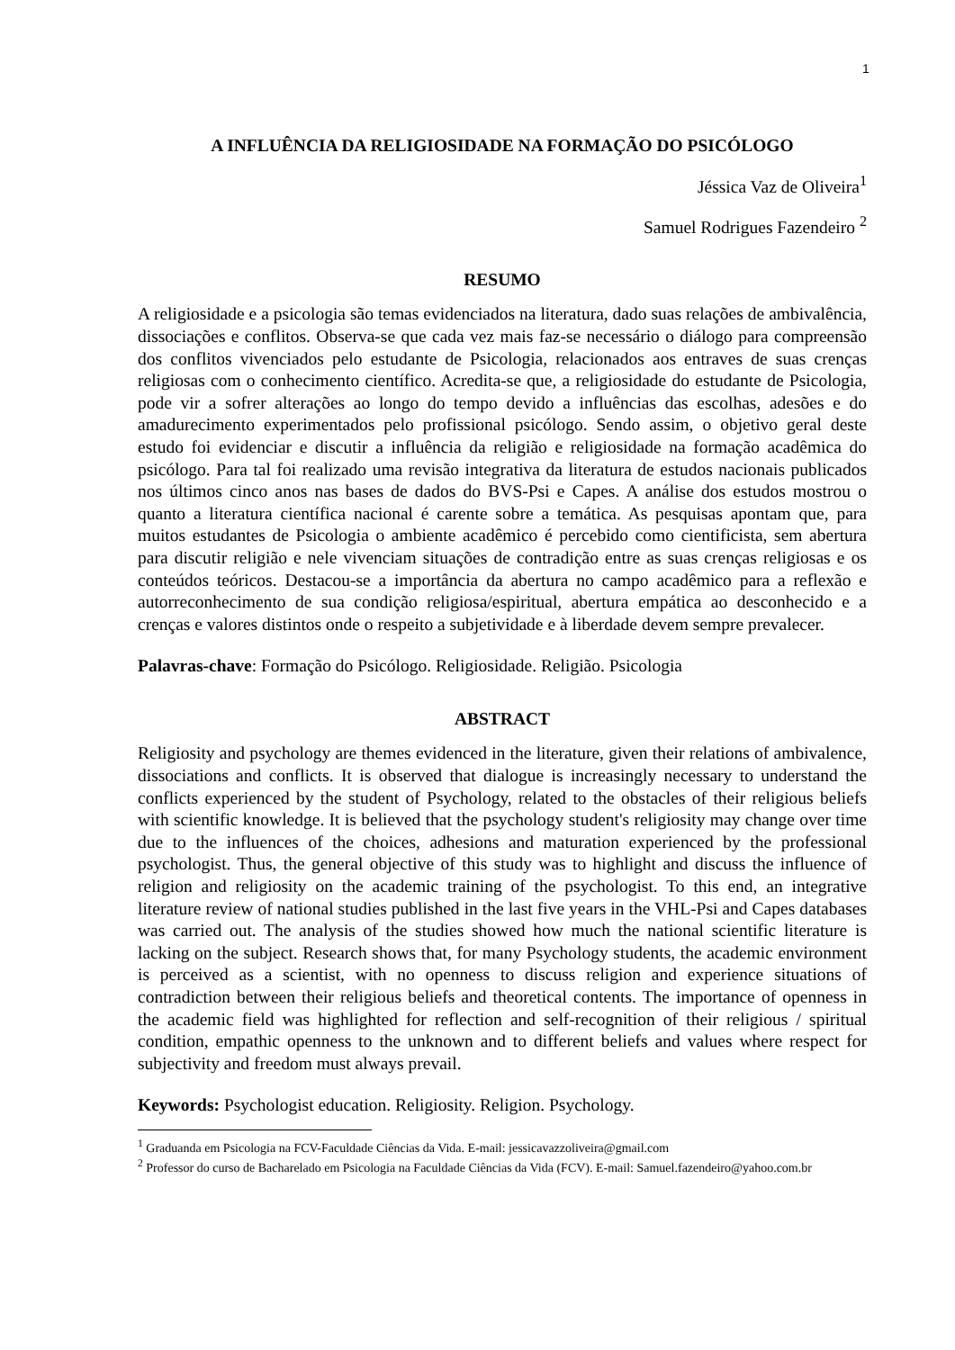1
A INFLUÊNCIA DA RELIGIOSIDADE NA FORMAÇÃO DO PSICÓLOGO
Jéssica Vaz de Oliveira<sup>1</sup>
Samuel Rodrigues Fazendeiro <sup>2</sup>
RESUMO
A religiosidade e a psicologia são temas evidenciados na literatura, dado suas relações de ambivalência, dissociações e conflitos. Observa-se que cada vez mais faz-se necessário o diálogo para compreensão dos conflitos vivenciados pelo estudante de Psicologia, relacionados aos entraves de suas crenças religiosas com o conhecimento científico. Acredita-se que, a religiosidade do estudante de Psicologia, pode vir a sofrer alterações ao longo do tempo devido a influências das escolhas, adesões e do amadurecimento experimentados pelo profissional psicólogo. Sendo assim, o objetivo geral deste estudo foi evidenciar e discutir a influência da religião e religiosidade na formação acadêmica do psicólogo. Para tal foi realizado uma revisão integrativa da literatura de estudos nacionais publicados nos últimos cinco anos nas bases de dados do BVS-Psi e Capes. A análise dos estudos mostrou o quanto a literatura científica nacional é carente sobre a temática. As pesquisas apontam que, para muitos estudantes de Psicologia o ambiente acadêmico é percebido como cientificista, sem abertura para discutir religião e nele vivenciam situações de contradição entre as suas crenças religiosas e os conteúdos teóricos. Destacou-se a importância da abertura no campo acadêmico para a reflexão e autorreconhecimento de sua condição religiosa/espiritual, abertura empática ao desconhecido e a crenças e valores distintos onde o respeito a subjetividade e à liberdade devem sempre prevalecer.
Palavras-chave: Formação do Psicólogo. Religiosidade. Religião. Psicologia
ABSTRACT
Religiosity and psychology are themes evidenced in the literature, given their relations of ambivalence, dissociations and conflicts. It is observed that dialogue is increasingly necessary to understand the conflicts experienced by the student of Psychology, related to the obstacles of their religious beliefs with scientific knowledge. It is believed that the psychology student's religiosity may change over time due to the influences of the choices, adhesions and maturation experienced by the professional psychologist. Thus, the general objective of this study was to highlight and discuss the influence of religion and religiosity on the academic training of the psychologist. To this end, an integrative literature review of national studies published in the last five years in the VHL-Psi and Capes databases was carried out. The analysis of the studies showed how much the national scientific literature is lacking on the subject. Research shows that, for many Psychology students, the academic environment is perceived as a scientist, with no openness to discuss religion and experience situations of contradiction between their religious beliefs and theoretical contents. The importance of openness in the academic field was highlighted for reflection and self-recognition of their religious / spiritual condition, empathic openness to the unknown and to different beliefs and values where respect for subjectivity and freedom must always prevail.
Keywords: Psychologist education. Religiosity. Religion. Psychology.
<sup>1</sup> Graduanda em Psicologia na FCV-Faculdade Ciências da Vida. E-mail: jessicavazzoliveira@gmail.com
<sup>2</sup> Professor do curso de Bacharelado em Psicologia na Faculdade Ciências da Vida (FCV). E-mail: Samuel.fazendeiro@yahoo.com.br